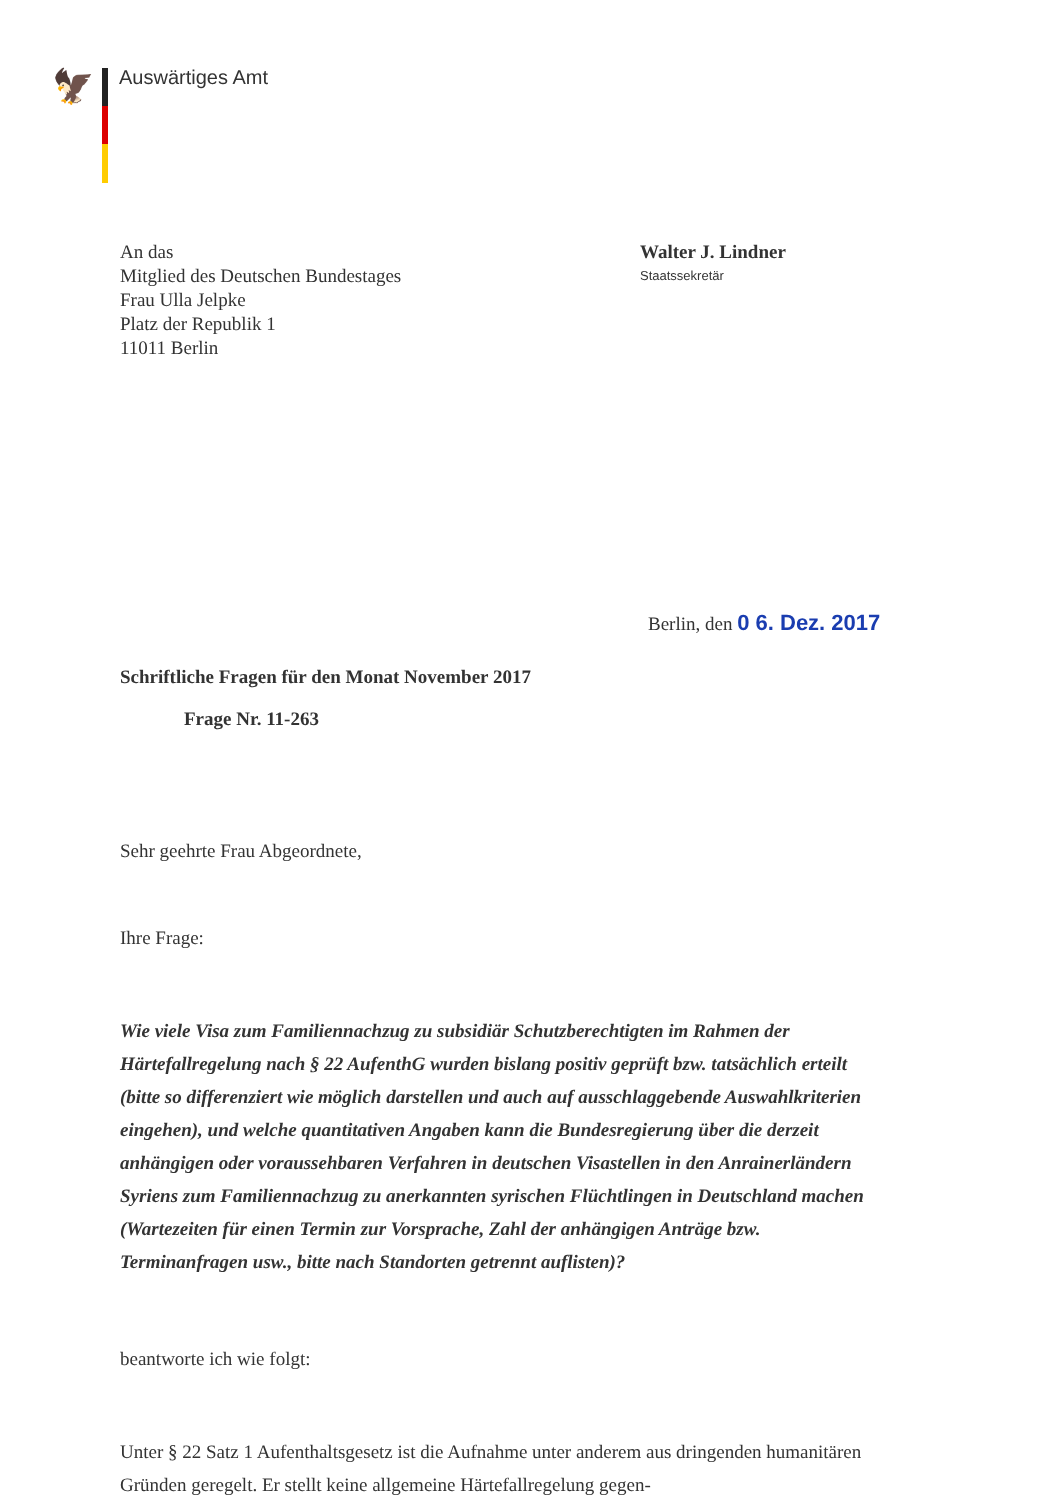🦅 Auswärtiges Amt
An das
Mitglied des Deutschen Bundestages
Frau Ulla Jelpke
Platz der Republik 1
11011 Berlin
Walter J. Lindner
Staatssekretär
Berlin, den 0 6. Dez. 2017
Schriftliche Fragen für den Monat November 2017
Frage Nr. 11-263
Sehr geehrte Frau Abgeordnete,
Ihre Frage:
Wie viele Visa zum Familiennachzug zu subsidiär Schutzberechtigten im Rahmen der Härtefallregelung nach § 22 AufenthG wurden bislang positiv geprüft bzw. tatsächlich erteilt (bitte so differenziert wie möglich darstellen und auch auf ausschlaggebende Auswahlkriterien eingehen), und welche quantitativen Angaben kann die Bundesregierung über die derzeit anhängigen oder voraussehbaren Verfahren in deutschen Visastellen in den Anrainerländern Syriens zum Familiennachzug zu anerkannten syrischen Flüchtlingen in Deutschland machen (Wartezeiten für einen Termin zur Vorsprache, Zahl der anhängigen Anträge bzw. Terminanfragen usw., bitte nach Standorten getrennt auflisten)?
beantworte ich wie folgt:
Unter § 22 Satz 1 Aufenthaltsgesetz ist die Aufnahme unter anderem aus dringenden humanitären Gründen geregelt. Er stellt keine allgemeine Härtefallregelung gegen-